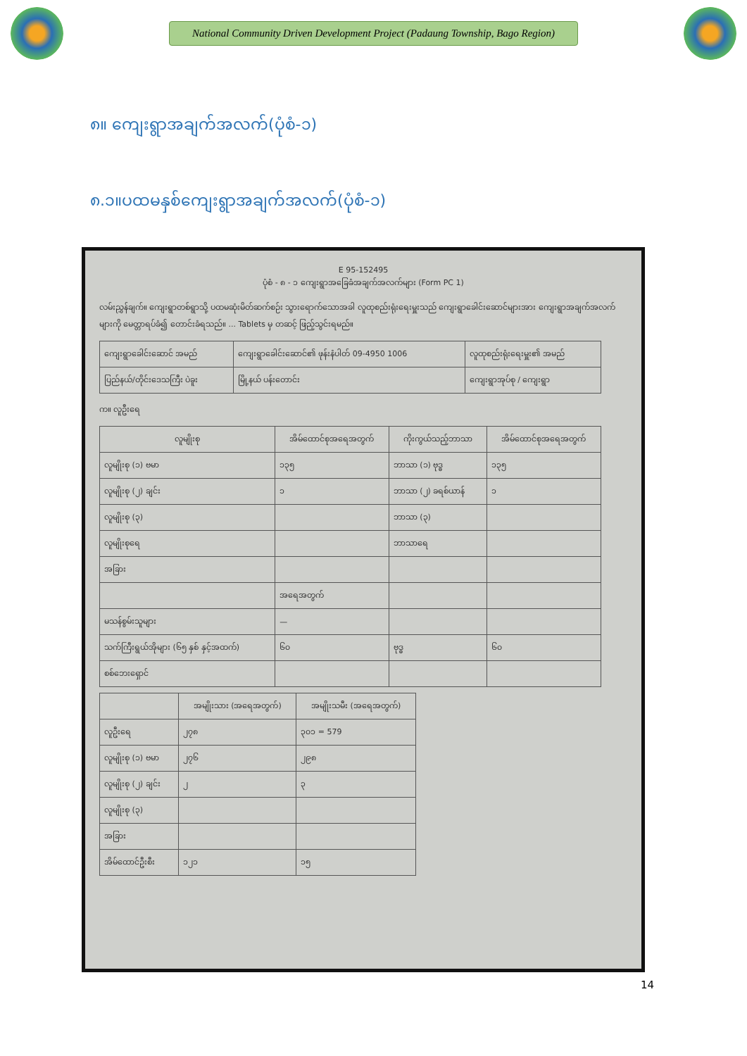National Community Driven Development Project (Padaung Township, Bago Region)
၈။ ကျေးရွာအချက်အလက်(ပုံစံ-၁)
၈.၁။ပထမနှစ်ကျေးရွာအချက်အလက်(ပုံစံ-၁)
E 95-152495
ပုံစံ - ၈ - ၁ ကျေးရွာအခြေခံအချက်အလက်များ (Form PC 1)
လမ်းညွှန်ချက်။ ကျေးရွာတစ်ရွာသို့ ပထမဆုံးမိတ်ဆက်စဉ်း သွားရောက်သောအခါ လူထုစည်းရုံးရေးမှူးသည် ကျေးရွာခေါင်းဆောင်များအား ကျေးရွာအချက်အလက်များကို မေတ္တာရပ်ခံ၍ တောင်းခံရသည်။ ... Tablets မှ တဆင့် ဖြည့်သွင်းရမည်။
| ကျေးရွာခေါင်းဆောင် အမည် | ကျေးရွာခေါင်းဆောင်၏ ဖုန်းနံပါတ် 09-4950 1006 | လူထုစည်းရုံးရေးမှူး၏ အမည် |
| ပြည်နယ်/တိုင်းဒေသကြီး ပဲခူး | မြို့နယ် ပန်းတောင်း | ကျေးရွာအုပ်စု / ကျေးရွာ |
က။ လူဦးရေ
| လူမျိုးစု | အိမ်ထောင်စုအရေအတွက် | ကိုးကွယ်သည့်ဘာသာ | အိမ်ထောင်စုအရေအတွက် |
| --- | --- | --- | --- |
| လူမျိုးစု (၁) ဗမာ | ၁၃၅ | ဘာသာ (၁) ဗုဒ္ဓ | ၁၃၅ |
| လူမျိုးစု (၂) ချင်း | ၁ | ဘာသာ (၂) ခရစ်ယာန် | ၁ |
| လူမျိုးစု (၃) | | ဘာသာ (၃) | |
| လူမျိုးစုရေ | | ဘာသာရေ | |
| အခြား | | | |
| | အရေအတွက် | | |
| မသန်စွမ်းသူများ | — | | |
| သက်ကြီးရွယ်အိုများ (၆၅ နှစ် နှင့်အထက်) | ၆၀ | ဗုဒ္ဓ | ၆၀ |
| စစ်ဘေးရှောင် | | | |
| | အမျိုးသား (အရေအတွက်) | အမျိုးသမီး (အရေအတွက်) |
| --- | --- | --- |
| လူဦးရေ | ၂၇၈ | ၃၀၁ = 579 |
| လူမျိုးစု (၁) ဗမာ | ၂၇၆ | ၂၉၈ |
| လူမျိုးစု (၂) ချင်း | ၂ | ၃ |
| လူမျိုးစု (၃) | | |
| အခြား | | |
| အိမ်ထောင်ဦးစီး | ၁၂၁ | ၁၅ |
14